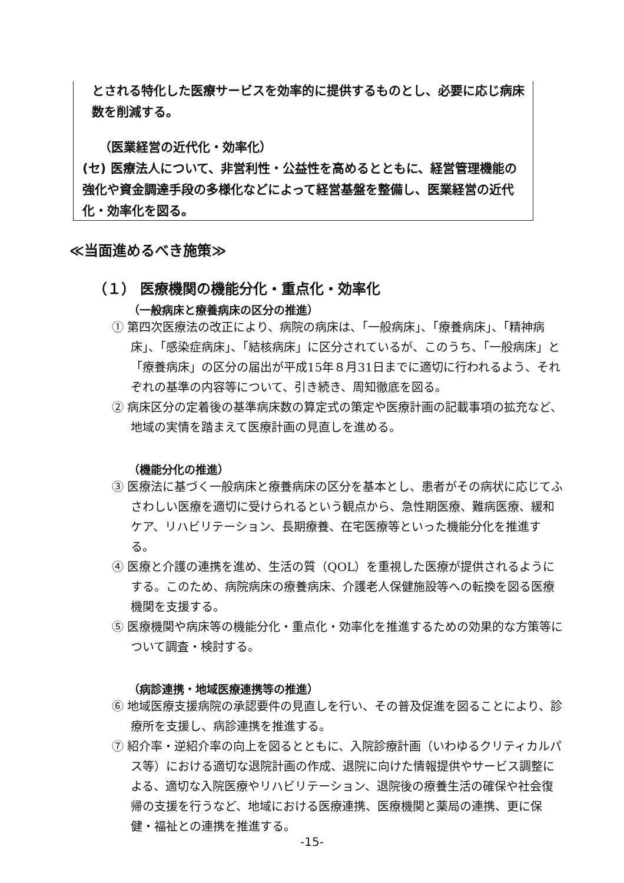とされる特化した医療サービスを効率的に提供するものとし、必要に応じ病床数を削減する。
（医業経営の近代化・効率化）
(セ) 医療法人について、非営利性・公益性を高めるとともに、経営管理機能の強化や資金調達手段の多様化などによって経営基盤を整備し、医業経営の近代化・効率化を図る。
≪当面進めるべき施策≫
（１） 医療機関の機能分化・重点化・効率化
（一般病床と療養病床の区分の推進）
① 第四次医療法の改正により、病院の病床は、「一般病床」、「療養病床」、「精神病床」、「感染症病床」、「結核病床」に区分されているが、このうち、「一般病床」と「療養病床」の区分の届出が平成15年８月31日までに適切に行われるよう、それぞれの基準の内容等について、引き続き、周知徹底を図る。
② 病床区分の定着後の基準病床数の算定式の策定や医療計画の記載事項の拡充など、地域の実情を踏まえて医療計画の見直しを進める。
（機能分化の推進）
③ 医療法に基づく一般病床と療養病床の区分を基本とし、患者がその病状に応じてふさわしい医療を適切に受けられるという観点から、急性期医療、難病医療、緩和ケア、リハビリテーション、長期療養、在宅医療等といった機能分化を推進する。
④ 医療と介護の連携を進め、生活の質（QOL）を重視した医療が提供されるようにする。このため、病院病床の療養病床、介護老人保健施設等への転換を図る医療機関を支援する。
⑤ 医療機関や病床等の機能分化・重点化・効率化を推進するための効果的な方策等について調査・検討する。
（病診連携・地域医療連携等の推進）
⑥ 地域医療支援病院の承認要件の見直しを行い、その普及促進を図ることにより、診療所を支援し、病診連携を推進する。
⑦ 紹介率・逆紹介率の向上を図るとともに、入院診療計画（いわゆるクリティカルパス等）における適切な退院計画の作成、退院に向けた情報提供やサービス調整による、適切な入院医療やリハビリテーション、退院後の療養生活の確保や社会復帰の支援を行うなど、地域における医療連携、医療機関と薬局の連携、更に保健・福祉との連携を推進する。
-15-